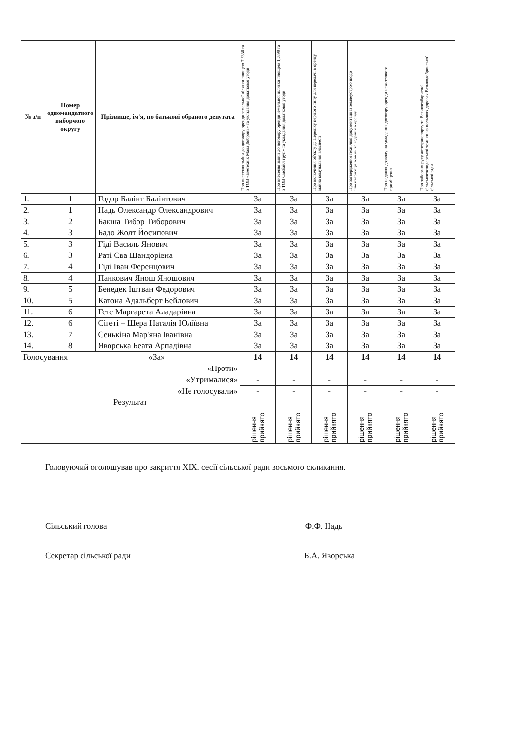| № з/п | Номер одномандатного виборчого округу | Прізвище, ім'я, по батькові обраного депутата | Про внесення зміни до договору оренди земельної ділянки площею 7,8330 га з ТОВ «Екотехнік Мала Добронь» та укладання додаткової угоди | Про внесення зміни до договору оренди земельної ділянки площею 1,0899 га з ТОВ Смобайл груп» та укладання додаткової угоди | Про включення об'єкту до Переліку першого типу для передачі в оренду майна комунальної власності | Про затвердження технічної документації із землеустрою щодо інвентаризації земель та надання в оренду | Про надання дозволу на укладення договору оренди нежитлового приміщення | Про заборону руху автотранспорту та Великогабаритної сільськогосподарської техніки на польових дорогах Великодобронської сільської ради |
| --- | --- | --- | --- | --- | --- | --- | --- | --- |
| 1. | 1 | Годор Балінт Балінтович | За | За | За | За | За | За |
| 2. | 1 | Надь Олександр Олександрович | За | За | За | За | За | За |
| 3. | 2 | Бакша Тибор Тиборович | За | За | За | За | За | За |
| 4. | 3 | Бадо Жолт Йосипович | За | За | За | За | За | За |
| 5. | 3 | Гіді Василь Янович | За | За | За | За | За | За |
| 6. | 3 | Раті Єва Шандорівна | За | За | За | За | За | За |
| 7. | 4 | Гіді Іван Ференцович | За | За | За | За | За | За |
| 8. | 4 | Панкович Янош Яношович | За | За | За | За | За | За |
| 9. | 5 | Бенедек Іштван Федорович | За | За | За | За | За | За |
| 10. | 5 | Катона Адальберт Бейлович | За | За | За | За | За | За |
| 11. | 6 | Гете Маргарета Аладарівна | За | За | За | За | За | За |
| 12. | 6 | Сігеті – Шера Наталія Юліївна | За | За | За | За | За | За |
| 13. | 7 | Сенькіна Мар'яна Іванівна | За | За | За | За | За | За |
| 14. | 8 | Яворська Беата Арпадівна | За | За | За | За | За | За |
| Голосування «За» | | | 14 | 14 | 14 | 14 | 14 | 14 |
| «Проти» | | | - | - | - | - | - | - |
| «Утрималися» | | | - | - | - | - | - | - |
| «Не голосували» | | | - | - | - | - | - | - |
| Результат | | | рішення прийнято | рішення прийнято | рішення прийнято | рішення прийнято | рішення прийнято | рішення прийнято |
Головуючий оголошував про закриття XIX. сесії сільської ради восьмого скликання.
Сільський голова Ф.Ф. Надь
Секретар сільської ради Б.А. Яворська